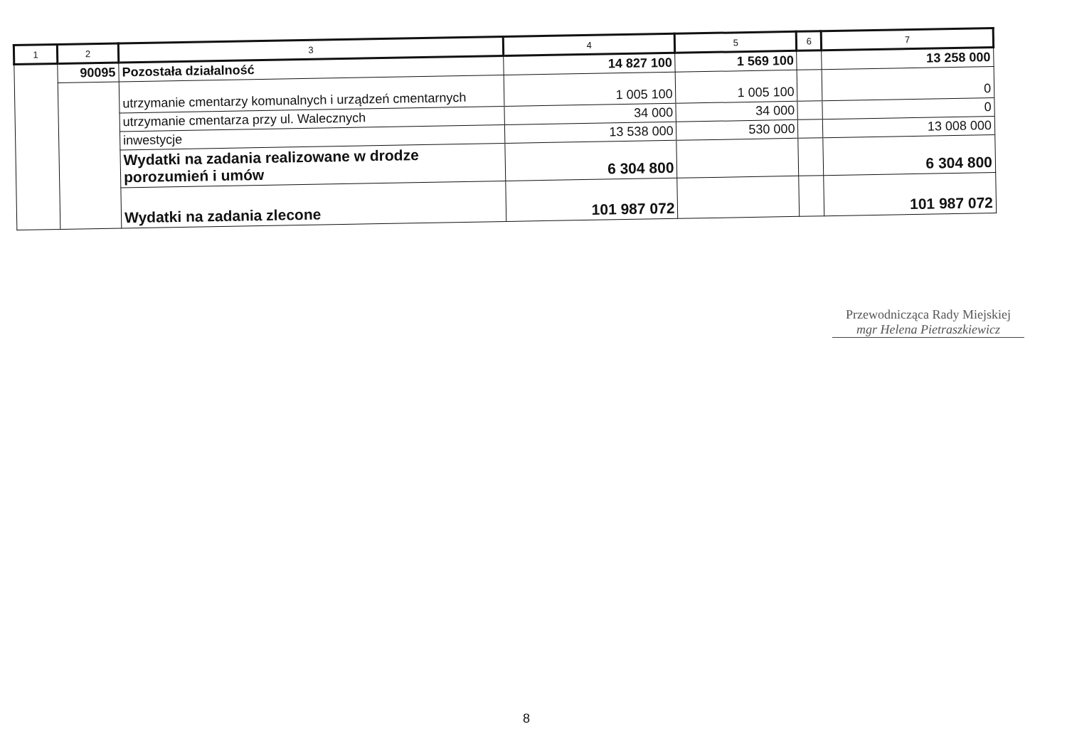| 1 | 2 | 3 | 4 | 5 | 6 | 7 |
| --- | --- | --- | --- | --- | --- | --- |
| | 90095 | Pozostała działalność | 14 827 100 | 1 569 100 | | 13 258 000 |
| | | utrzymanie cmentarzy komunalnych i urządzeń cmentarnych | 1 005 100 | 1 005 100 | | 0 |
| | | utrzymanie cmentarza przy ul. Walecznych | 34 000 | 34 000 | | 0 |
| | | inwestycje | 13 538 000 | 530 000 | | 13 008 000 |
| | | Wydatki na zadania realizowane w drodze porozumień i umów | 6 304 800 | | | 6 304 800 |
| | | Wydatki na zadania zlecone | 101 987 072 | | | 101 987 072 |
Przewodnicząca Rady Miejskiej
mgr Helena Pietraszkiewicz
8